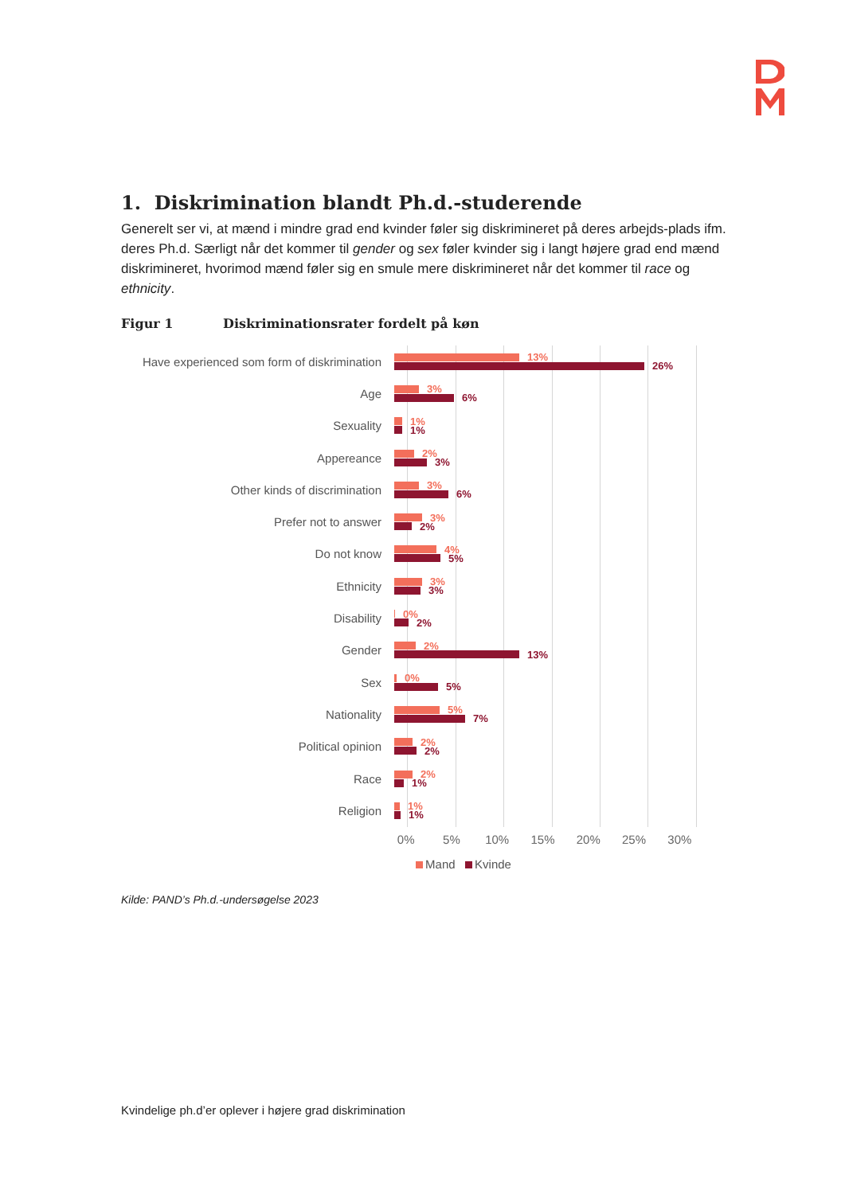1. Diskrimination blandt Ph.d.-studerende
Generelt ser vi, at mænd i mindre grad end kvinder føler sig diskrimineret på deres arbejds-plads ifm. deres Ph.d. Særligt når det kommer til gender og sex føler kvinder sig i langt højere grad end mænd diskrimineret, hvorimod mænd føler sig en smule mere diskrimineret når det kommer til race og ethnicity.
Figur 1 Diskriminationsrater fordelt på køn
Have experienced som form of diskrimination
13%
26%
Age
3%
6%
Sexuality
1%
1%
Appereance
2%
3%
Other kinds of discrimination
3%
6%
Prefer not to answer
3%
2%
Do not know
4%
5%
Ethnicity
3%
3%
Disability
0%
2%
Gender
2%
13%
Sex
0%
5%
Nationality
5%
7%
Political opinion
2%
2%
Race
2%
1%
Religion
1%
1%
0% 5% 10% 15% 20% 25% 30%
Mand Kvinde
Kilde: PAND’s Ph.d.-undersøgelse 2023
Kvindelige ph.d’er oplever i højere grad diskrimination